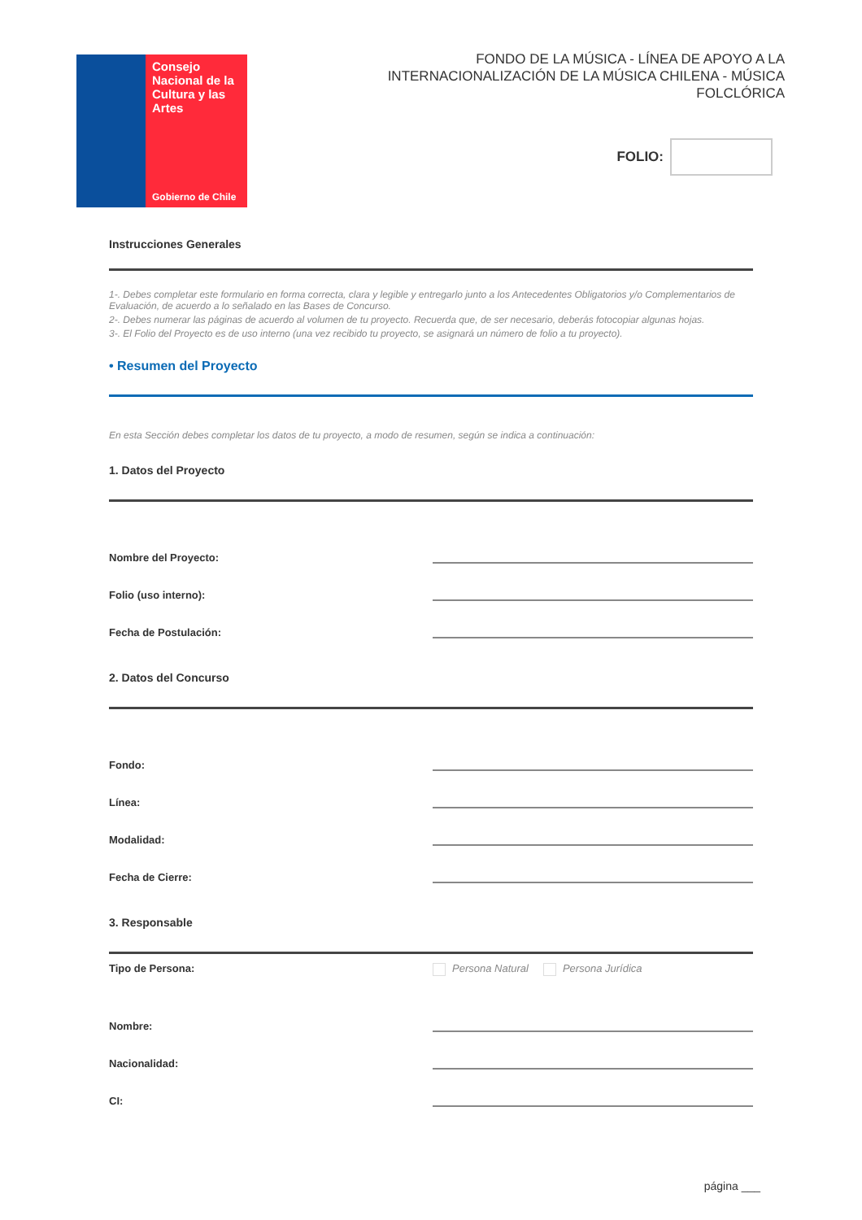Consejo Nacional de la Cultura y las Artes
Gobierno de Chile
FONDO DE LA MÚSICA - LÍNEA DE APOYO A LA INTERNACIONALIZACIÓN DE LA MÚSICA CHILENA - MÚSICA FOLCLÓRICA
FOLIO:
Instrucciones Generales
1-. Debes completar este formulario en forma correcta, clara y legible y entregarlo junto a los Antecedentes Obligatorios y/o Complementarios de Evaluación, de acuerdo a lo señalado en las Bases de Concurso.
2-. Debes numerar las páginas de acuerdo al volumen de tu proyecto. Recuerda que, de ser necesario, deberás fotocopiar algunas hojas.
3-. El Folio del Proyecto es de uso interno (una vez recibido tu proyecto, se asignará un número de folio a tu proyecto).
• Resumen del Proyecto
En esta Sección debes completar los datos de tu proyecto, a modo de resumen, según se indica a continuación:
1. Datos del Proyecto
Nombre del Proyecto:
Folio (uso interno):
Fecha de Postulación:
2. Datos del Concurso
Fondo:
Línea:
Modalidad:
Fecha de Cierre:
3. Responsable
Tipo de Persona: Persona Natural Persona Jurídica
Nombre:
Nacionalidad:
CI:
página ___